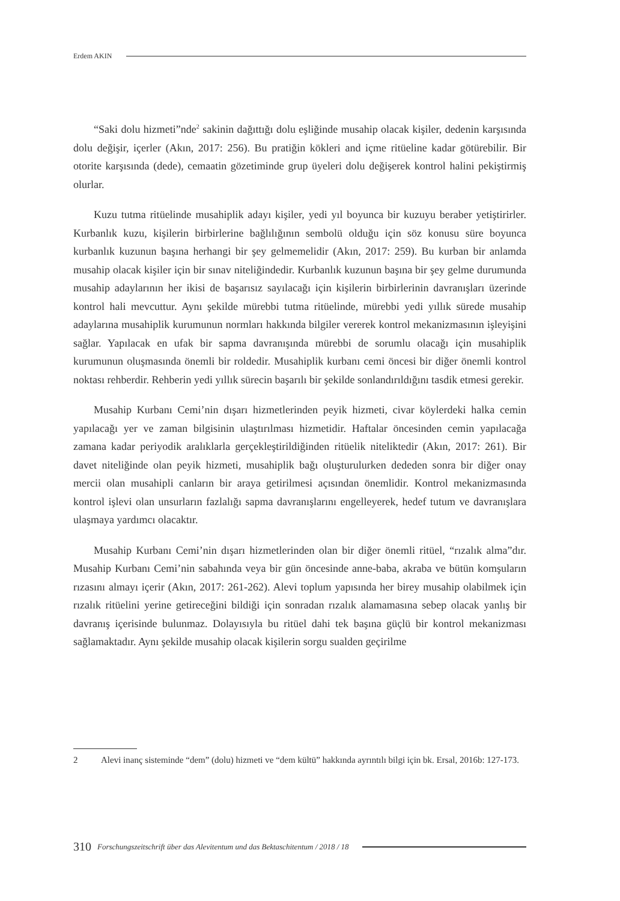Erdem AKIN
“Saki dolu hizmeti”nde<sup>2</sup> sakinin dağıttığı dolu eşliğinde musahip olacak kişiler, dedenin karşısında dolu değişir, içerler (Akın, 2017: 256). Bu pratiğin kökleri and içme ritüeline kadar götürebilir. Bir otorite karşısında (dede), cemaatin gözetiminde grup üyeleri dolu değişerek kontrol halini pekiştirmiş olurlar.
Kuzu tutma ritüelinde musahiplik adayı kişiler, yedi yıl boyunca bir kuzuyu beraber yetiştirirler. Kurbanlık kuzu, kişilerin birbirlerine bağlılığının sembolü olduğu için söz konusu süre boyunca kurbanlık kuzunun başına herhangi bir şey gelmemelidir (Akın, 2017: 259). Bu kurban bir anlamda musahip olacak kişiler için bir sınav niteliğindedir. Kurbanlık kuzunun başına bir şey gelme durumunda musahip adaylarının her ikisi de başarısız sayılacağı için kişilerin birbirlerinin davranışları üzerinde kontrol hali mevcuttur. Aynı şekilde mürebbi tutma ritüelinde, mürebbi yedi yıllık sürede musahip adaylarına musahiplik kurumunun normları hakkında bilgiler vererek kontrol mekanizmasının işleyişini sağlar. Yapılacak en ufak bir sapma davranışında mürebbi de sorumlu olacağı için musahiplik kurumunun oluşmasında önemli bir roldedir. Musahiplik kurbanı cemi öncesi bir diğer önemli kontrol noktası rehberdir. Rehberin yedi yıllık sürecin başarılı bir şekilde sonlandırıldığını tasdik etmesi gerekir.
Musahip Kurbanı Cemi’nin dışarı hizmetlerinden peyik hizmeti, civar köylerdeki halka cemin yapılacağı yer ve zaman bilgisinin ulaştırılması hizmetidir. Haftalar öncesinden cemin yapılacağa zamana kadar periyodik aralıklarla gerçekleştirildiğinden ritüelik niteliktedir (Akın, 2017: 261). Bir davet niteliğinde olan peyik hizmeti, musahiplik bağı oluşturulurken dededen sonra bir diğer onay mercii olan musahipli canların bir araya getirilmesi açısından önemlidir. Kontrol mekanizmasında kontrol işlevi olan unsurların fazlalığı sapma davranışlarını engelleyerek, hedef tutum ve davranışlara ulaşmaya yardımcı olacaktır.
Musahip Kurbanı Cemi’nin dışarı hizmetlerinden olan bir diğer önemli ritüel, “rızalık alma”dır. Musahip Kurbanı Cemi’nin sabahında veya bir gün öncesinde anne-baba, akraba ve bütün komşuların rızasını almayı içerir (Akın, 2017: 261-262). Alevi toplum yapısında her birey musahip olabilmek için rızalık ritüelini yerine getireceğini bildiği için sonradan rızalık alamamasına sebep olacak yanlış bir davranış içerisinde bulunmaz. Dolayısıyla bu ritüel dahi tek başına güçlü bir kontrol mekanizması sağlamaktadır. Aynı şekilde musahip olacak kişilerin sorgu sualden geçirilme
2 Alevi inanç sisteminde “dem” (dolu) hizmeti ve “dem kültü” hakkında ayrıntılı bilgi için bk. Ersal, 2016b: 127-173.
310 Forschungszeitschrift über das Alevitentum und das Bektaschitentum / 2018 / 18